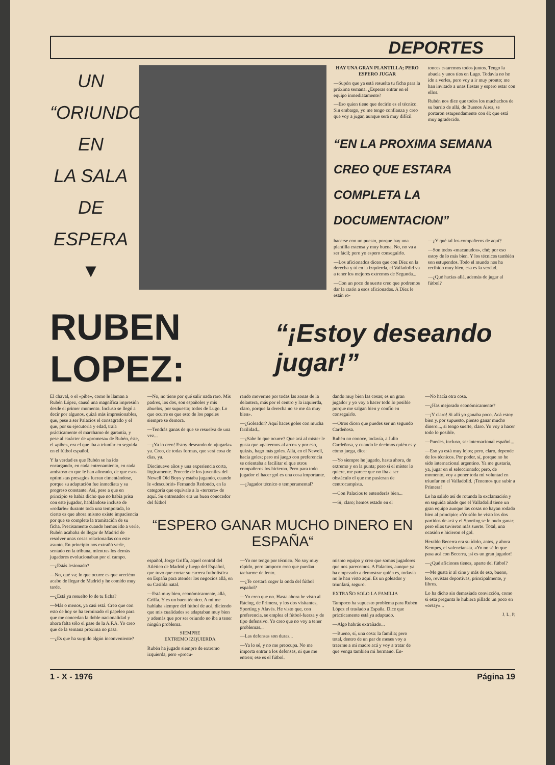DEPORTES
UN
“ORIUNDO“
EN
LA SALA
DE
ESPERA
▼
HAY UNA GRAN PLANTILLA; PERO ESPERO JUGAR
—Supón que ya está resuelta tu ficha para la próxima semana. ¿Esperas entrar en el equipo inmediatamente?
—Eso quien tiene que decirlo es el técnico. Sin embargo, yo me tengo confianza y creo que voy a jugar, aunque será muy difícil
tonces estaremos todos juntos. Tengo la abuela y unos tíos en Lugo. Todavía no he ido a verles, pero voy a ir muy pronto; me han invitado a unas fiestas y espero estar con ellos.
Rubén nos dice que todos los muchachos de su barrio de allá, de Buenos Aires, se portaron estupendamente con él; que está muy agradecido.
“EN LA PROXIMA SEMANA CREO QUE ESTARA COMPLETA LA DOCUMENTACION”
hacerse con un puesto, porque hay una plantilla extensa y muy buena. No, no va a ser fácil; pero yo espero conseguirlo.
—Los aficionados dicen que con Díez en la derecha y tú en la izquierda, el Valladolid va a tener los mejores extremos de Segunda...
—Con un poco de suerte creo que podremos dar la razón a esos aficionados. A Díez le están ro-
—¿Y qué tal los compañeros de aquí?
—Son todos «macanudos», ché; por eso estoy de lo más bien. Y los técnicos también son estupendos. Todo el mundo nos ha recibido muy bien, esa es la verdad.
—¿Qué hacías allá, además de jugar al fútbol?
RUBEN LOPEZ: “¡Estoy deseando jugar!”
El chaval, o el «pibe», como le llaman a Rubén López, causó una magnífica impresión desde el primer momento. Incluso se llegó a decir por algunos, quizá más impresionables, que, pese a ser Palacios el consagrado y el que, por su ejecutoria y edad, traía prácticamente el marchamo de garantía, y pese al carácter de «promesa» de Rubén, éste, el «pibe», era el que iba a triunfar en seguida en el fútbol español.
Y la verdad es que Rubén se ha ido encargando, en cada entrenamiento, en cada amistoso en que le han alineado, de que esos optimistas presagios fueran cimentándose, porque su adaptación fue inmediata y su progreso constante. Así, pese a que en principio se había dicho que no había prisa con este jugador, hablándose incluso de «rodarle» durante toda una temporada, lo cierto es que ahora mismo existe impaciencia por que se complete la tramitación de su ficha. Precisamente cuando hemos ido a verle, Rubén acababa de llegar de Madrid de resolver unas cosas relacionadas con este asunto. En principio nos extrañó verle, sentado en la tribuna, mientras los demás jugadores evolucionaban por el campo.
—¿Estás lesionado?
—No, qué va; lo que ocurre es que «recién» acabo de llegar de Madrid y he comido muy tarde.
—¿Está ya resuelto lo de tu ficha?
—Más o menos, ya casi está. Creo que con esto de hoy se ha terminado el papeleo para que me concedan la doble nacionalidad y ahora falta sólo el pase de la A.F.A. Yo creo que de la semana próxima no pasa.
—¿Es que ha surgido algún inconveniente?
—No, no tiene por qué salir nada raro. Mis padres, los dos, son españoles y mis abuelos, por supuesto; todos de Lugo. Lo que ocurre es que esto de los papeles siempre se demora.
—Tendrás ganas de que se resuelva de una vez...
—¡Ya lo creo! Estoy deseando de «jugarla» ya. Creo, de todas formas, que será cosa de días, ya.
Diecinueve años y una experiencia corta, lógicamente. Procede de los juveniles del Newell Old Boys y estaba jugando, cuando le «descubrió» Fernando Redondo, en la categoría que equivale a la «tercera» de aquí. Su entrenador era un buen conocedor del fútbol
rando moverme por todas las zonas de la delantera, más por el centro y la izquierda, claro, porque la derecha no se me da muy bien».
—¿Goleador? Aquí haces goles con mucha facilidad...
—¿Sabe lo que ocurre? Que acá al míster le gusta que «pateemos al arco» y por eso, quizás, hago más goles. Allá, en el Newell, hacía goles; pero mi juego con preferencia se orientaba a facilitar el que otros compañeros los hicieran. Pero para todo jugador el hacer gol es una cosa importante.
—¿Jugador técnico o temperamental?
dando muy bien las cosas; es un gran jugador y yo voy a hacer todo lo posible porque me salgan bien y confío en conseguirlo.
—Otros dicen que puedes ser un segundo Cardeñosa.
Rubén no conoce, todavía, a Julio Cardeñosa, y cuando le decimos quién es y cómo juega, dice:
—Yo siempre he jugado, hasta ahora, de extremo y en la punta; pero si el míster lo quiere, me parece que no iba a ser obstáculo el que me pusieran de centrocampista.
—Con Palacios te entenderás bien...
—Sí, claro; hemos estado en el
“ESPERO GANAR MUCHO DINERO EN ESPAÑA“
español, Jorge Griffa, aquel central del Atlético de Madrid y luego del Español, que tuvo que cortar su carrera futbolística en España para atender los negocios allá, en su Casilda natal.
—Está muy bien, económicamente, allá, Griffa. Y es un buen técnico. A mí me hablaba siempre del fútbol de acá, diciendo que mis cualidades se adaptaban muy bien y además que por ser oriundo no iba a tener ningún problema.
SIEMPRE
EXTREMO IZQUIERDA
Rubén ha jugado siempre de extremo izquierda, pero «procu-
—Yo me tengo por técnico. No soy muy rápido, pero tampoco creo que puedan tacharme de lento.
—¿Te costará coger la onda del fútbol español?
—Yo creo que no. Hasta ahora he visto al Rácing, de Primera, y los dos visitantes, Sporting y Alavés. He visto que, con preferencia, se emplea el fútbol-fuerza y de tipo defensivo. Yo creo que no voy a tener problemas...
—Las defensas son duras...
—Ya lo sé, y no me preocupa. No me importa entrar a los defensas, ni que me entren; ese es el fútbol.
mismo equipo y creo que somos jugadores que nos parecemos. A Palacios, aunque ya ha empezado a demostrar quién es, todavía no le han visto aquí. Es un goleador y triunfará, seguro.
EXTRAÑO SOLO LA FAMILIA
Tampoco ha supuesto problema para Rubén López el traslado a España. Dice que prácticamente está ya adaptado.
—Algo habrás extrañado...
—Bueno, sí, una cosa: la familia; pero total, dentro de un par de meses voy a traerme a mi madre acá y voy a tratar de que venga también mi hermano. En-
—No hacía otra cosa.
—¿Has mejorado económicamente?
—¡Y claro! Si allí yo ganaba poco. Acá estoy bien y, por supuesto, pienso ganar mucho dinero..., si tengo suerte, claro. Yo voy a hacer todo lo posible.
—Puedes, incluso, ser internacional español...
—Eso ya está muy lejos; pero, claro, depende de los técnicos. Por poder, sí, porque no he sido internacional argentino. Ya me gustaría, ya, jugar en el seleccionado; pero, de momento, voy a poner toda mi voluntad en triunfar en el Valladolid. ¡Tenemos que subir a Primera!
Le ha salido así de rotunda la exclamación y en seguida añade que el Valladolid tiene un gran equipo aunque las cosas no hayan rodado bien al principio: «Yo sólo he visto los dos partidos de acá y el Sporting se le pudo ganar; pero ellos tuvieron más suerte. Total, una ocasión e hicieron el gol.
Heraldo Becerra era su ídolo, antes, y ahora Kempes, el valenciansta. «Yo no sé lo que pasa acá con Becerra, ¡si es un gran jugador!
—¿Qué aficiones tienes, aparte del fútbol?
—Me gusta ir al cine y más de eso, bueno, leo, revistas deportivas, principalmente, y libros.
Lo ha dicho sin demasiada convicción, como si esta pregunta le hubiera pillado un poco en «orsay»...
J. L. P.
1 - X - 1976 Página 19